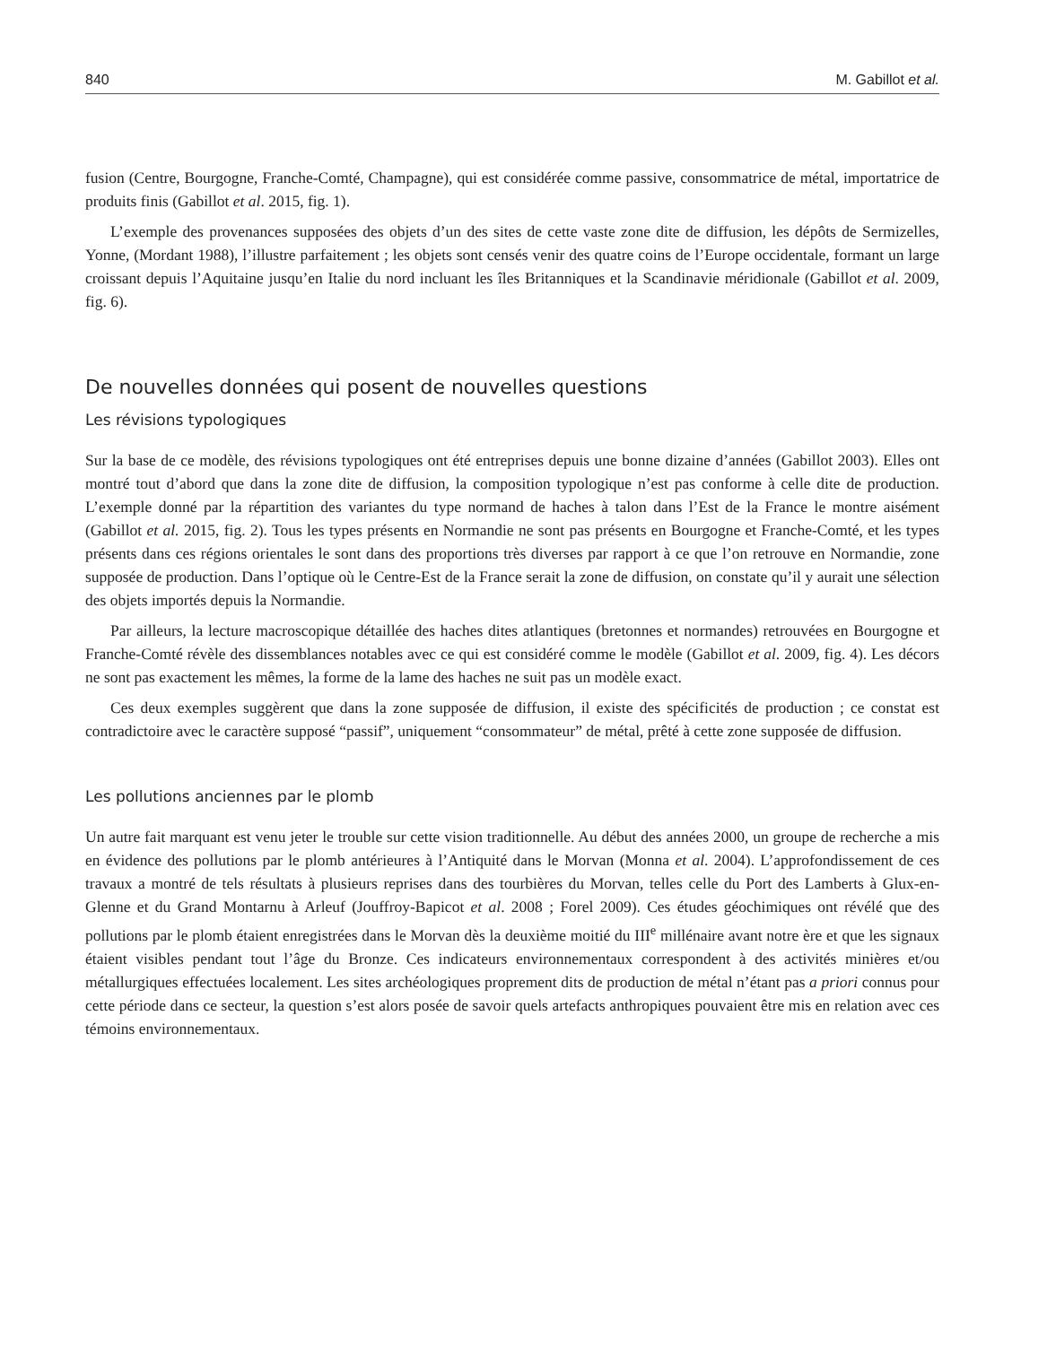840 M. Gabillot et al.
fusion (Centre, Bourgogne, Franche-Comté, Champagne), qui est considérée comme passive, consommatrice de métal, importatrice de produits finis (Gabillot et al. 2015, fig. 1).
L’exemple des provenances supposées des objets d’un des sites de cette vaste zone dite de diffusion, les dépôts de Sermizelles, Yonne, (Mordant 1988), l’illustre parfaitement ; les objets sont censés venir des quatre coins de l’Europe occidentale, formant un large croissant depuis l’Aquitaine jusqu’en Italie du nord incluant les îles Britanniques et la Scandinavie méridionale (Gabillot et al. 2009, fig. 6).
De nouvelles données qui posent de nouvelles questions
Les révisions typologiques
Sur la base de ce modèle, des révisions typologiques ont été entreprises depuis une bonne dizaine d’années (Gabillot 2003). Elles ont montré tout d’abord que dans la zone dite de diffusion, la composition typologique n’est pas conforme à celle dite de production. L’exemple donné par la répartition des variantes du type normand de haches à talon dans l’Est de la France le montre aisément (Gabillot et al. 2015, fig. 2). Tous les types présents en Normandie ne sont pas présents en Bourgogne et Franche-Comté, et les types présents dans ces régions orientales le sont dans des proportions très diverses par rapport à ce que l’on retrouve en Normandie, zone supposée de production. Dans l’optique où le Centre-Est de la France serait la zone de diffusion, on constate qu’il y aurait une sélection des objets importés depuis la Normandie.
Par ailleurs, la lecture macroscopique détaillée des haches dites atlantiques (bretonnes et normandes) retrouvées en Bourgogne et Franche-Comté révèle des dissemblances notables avec ce qui est considéré comme le modèle (Gabillot et al. 2009, fig. 4). Les décors ne sont pas exactement les mêmes, la forme de la lame des haches ne suit pas un modèle exact.
Ces deux exemples suggèrent que dans la zone supposée de diffusion, il existe des spécificités de production ; ce constat est contradictoire avec le caractère supposé “passif”, uniquement “consommateur” de métal, prêté à cette zone supposée de diffusion.
Les pollutions anciennes par le plomb
Un autre fait marquant est venu jeter le trouble sur cette vision traditionnelle. Au début des années 2000, un groupe de recherche a mis en évidence des pollutions par le plomb antérieures à l’Antiquité dans le Morvan (Monna et al. 2004). L’approfondissement de ces travaux a montré de tels résultats à plusieurs reprises dans des tourbières du Morvan, telles celle du Port des Lamberts à Glux-en-Glenne et du Grand Montarnu à Arleuf (Jouffroy-Bapicot et al. 2008 ; Forel 2009). Ces études géochimiques ont révélé que des pollutions par le plomb étaient enregistrées dans le Morvan dès la deuxième moitié du III<sup>e</sup> millénaire avant notre ère et que les signaux étaient visibles pendant tout l’âge du Bronze. Ces indicateurs environnementaux correspondent à des activités minières et/ou métallurgiques effectuées localement. Les sites archéologiques proprement dits de production de métal n’étant pas a priori connus pour cette période dans ce secteur, la question s’est alors posée de savoir quels artefacts anthropiques pouvaient être mis en relation avec ces témoins environnementaux.